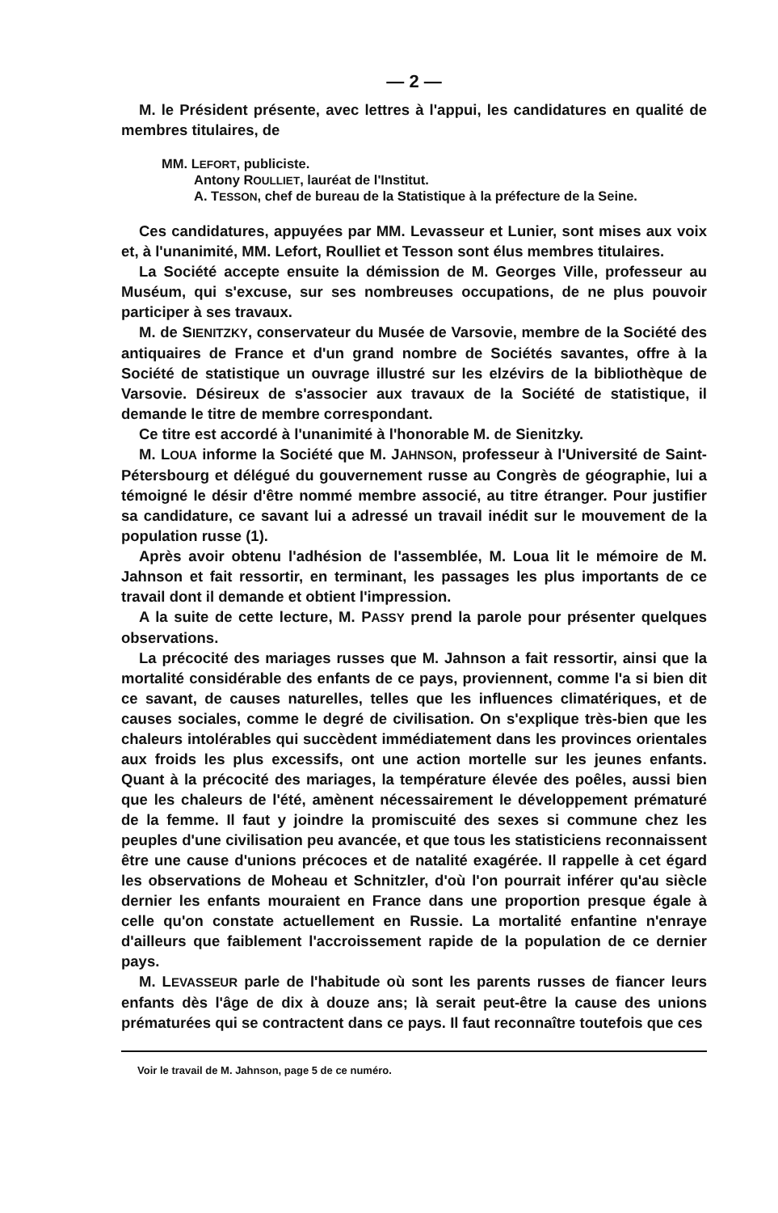— 2 —
M. le Président présente, avec lettres à l'appui, les candidatures en qualité de membres titulaires, de
MM. LEFORT, publiciste.
Antony ROULLIET, lauréat de l'Institut.
A. TESSON, chef de bureau de la Statistique à la préfecture de la Seine.
Ces candidatures, appuyées par MM. Levasseur et Lunier, sont mises aux voix et, à l'unanimité, MM. Lefort, Roulliet et Tesson sont élus membres titulaires.
La Société accepte ensuite la démission de M. Georges Ville, professeur au Muséum, qui s'excuse, sur ses nombreuses occupations, de ne plus pouvoir participer à ses travaux.
M. de SIENITZKY, conservateur du Musée de Varsovie, membre de la Société des antiquaires de France et d'un grand nombre de Sociétés savantes, offre à la Société de statistique un ouvrage illustré sur les elzévirs de la bibliothèque de Varsovie. Désireux de s'associer aux travaux de la Société de statistique, il demande le titre de membre correspondant.
Ce titre est accordé à l'unanimité à l'honorable M. de Sienitzky.
M. LOUA informe la Société que M. JAHNSON, professeur à l'Université de Saint-Pétersbourg et délégué du gouvernement russe au Congrès de géographie, lui a témoigné le désir d'être nommé membre associé, au titre étranger. Pour justifier sa candidature, ce savant lui a adressé un travail inédit sur le mouvement de la population russe (1).
Après avoir obtenu l'adhésion de l'assemblée, M. Loua lit le mémoire de M. Jahnson et fait ressortir, en terminant, les passages les plus importants de ce travail dont il demande et obtient l'impression.
A la suite de cette lecture, M. PASSY prend la parole pour présenter quelques observations.
La précocité des mariages russes que M. Jahnson a fait ressortir, ainsi que la mortalité considérable des enfants de ce pays, proviennent, comme l'a si bien dit ce savant, de causes naturelles, telles que les influences climatériques, et de causes sociales, comme le degré de civilisation. On s'explique très-bien que les chaleurs intolérables qui succèdent immédiatement dans les provinces orientales aux froids les plus excessifs, ont une action mortelle sur les jeunes enfants. Quant à la précocité des mariages, la température élevée des poêles, aussi bien que les chaleurs de l'été, amènent nécessairement le développement prématuré de la femme. Il faut y joindre la promiscuité des sexes si commune chez les peuples d'une civilisation peu avancée, et que tous les statisticiens reconnaissent être une cause d'unions précoces et de natalité exagérée. Il rappelle à cet égard les observations de Moheau et Schnitzler, d'où l'on pourrait inférer qu'au siècle dernier les enfants mouraient en France dans une proportion presque égale à celle qu'on constate actuellement en Russie. La mortalité enfantine n'enraye d'ailleurs que faiblement l'accroissement rapide de la population de ce dernier pays.
M. LEVASSEUR parle de l'habitude où sont les parents russes de fiancer leurs enfants dès l'âge de dix à douze ans; là serait peut-être la cause des unions prématurées qui se contractent dans ce pays. Il faut reconnaître toutefois que ces
Voir le travail de M. Jahnson, page 5 de ce numéro.